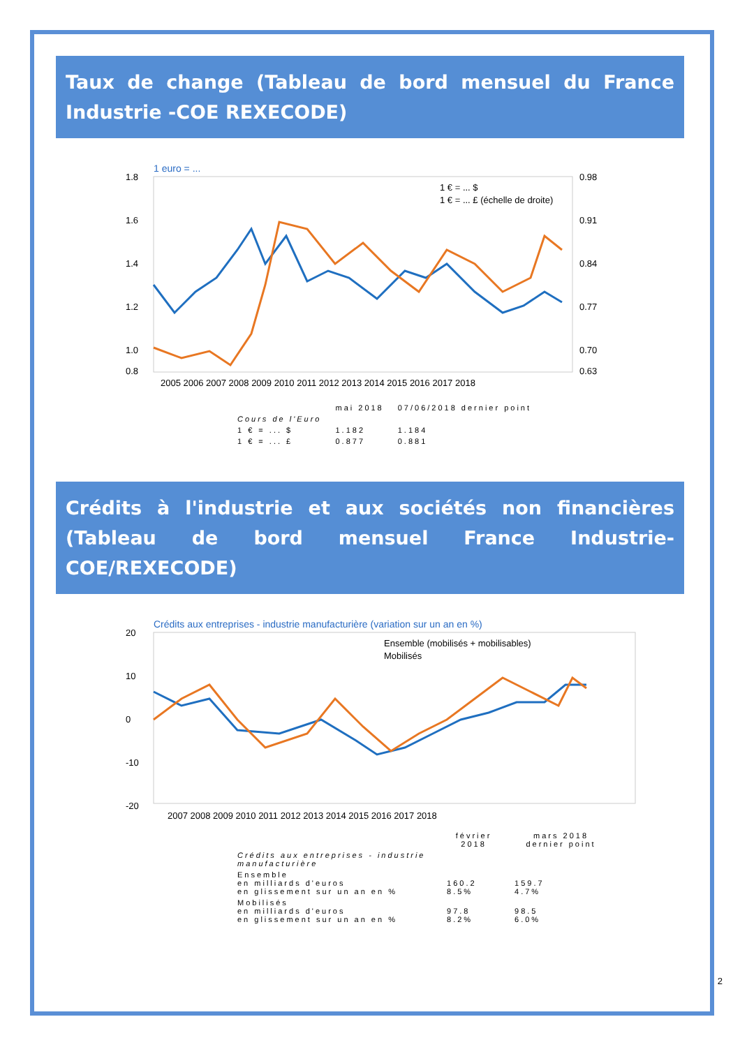Taux de change (Tableau de bord mensuel du France Industrie -COE REXECODE)
1 euro = ...
1.8
1.6
1.4
1.2
1.0
0.8
0.98
0.91
0.84
0.77
0.70
0.63
2005 2006 2007 2008 2009 2010 2011 2012 2013 2014 2015 2016 2017 2018
1 € = ... $
1 € = ... £ (échelle de droite)
| | mai 2018 | 07/06/2018 dernier point |
| --- | --- | --- |
| Cours de l'Euro | | |
| 1 € = ... $ | 1.182 | 1.184 |
| 1 € = ... £ | 0.877 | 0.881 |
Crédits à l'industrie et aux sociétés non financières (Tableau de bord mensuel France Industrie-COE/REXECODE)
Crédits aux entreprises - industrie manufacturière (variation sur un an en %)
20
10
0
-10
-20
2007 2008 2009 2010 2011 2012 2013 2014 2015 2016 2017 2018
Ensemble (mobilisés + mobilisables)
Mobilisés
| | février 2018 | mars 2018 dernier point |
| --- | --- | --- |
| Crédits aux entreprises - industrie manufacturière | | |
| Ensemble en milliards d'euros en glissement sur un an en % | 160.2 8.5% | 159.7 4.7% |
| Mobilisés en milliards d'euros en glissement sur un an en % | 97.8 8.2% | 98.5 6.0% |
2